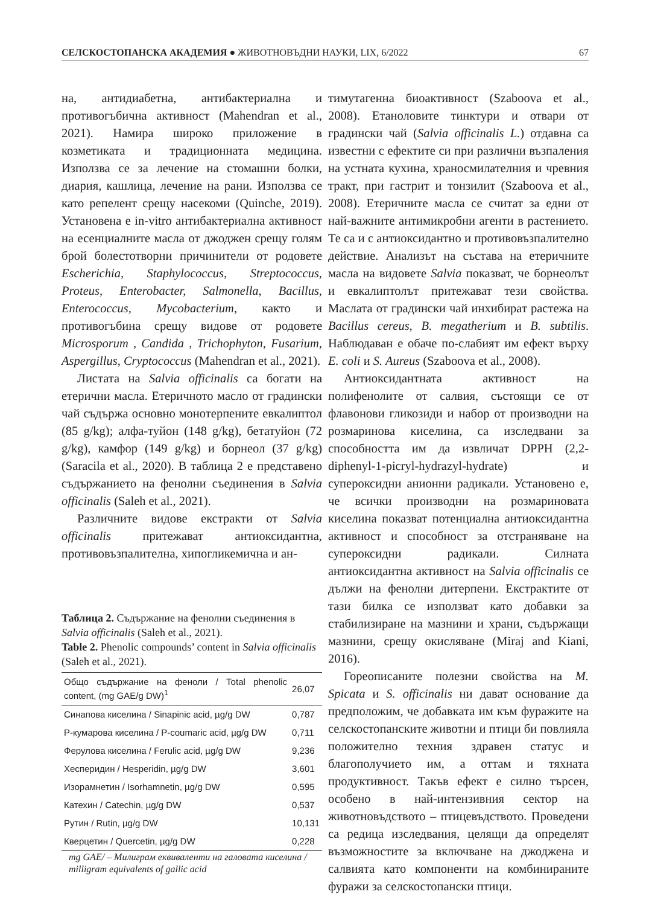СЕЛСКОСТОПАНСКА АКАДЕМИЯ ● ЖИВОТНОВЪДНИ НАУКИ, LIX, 6/2022 67
на, антидиабетна, антибактериална и противогъбична активност (Mahendran et al., 2021). Намира широко приложение в козметиката и традиционната медицина. Използва се за лечение на стомашни болки, диария, кашлица, лечение на рани. Използва се като репелент срещу насекоми (Quinche, 2019). Установена е in-vitro антибактериална активност на есенциалните масла от джоджен срещу голям брой болестотворни причинители от родовете Escherichia, Staphylococcus, Streptococcus, Proteus, Enterobacter, Salmonella, Bacillus, Enterococcus, Mycobacterium, както и противогъбина срещу видове от родовете Microsporum , Candida , Trichophyton, Fusarium, Aspergillus, Cryptococcus (Mahendran et al., 2021).
Листата на Salvia officinalis са богати на етерични масла. Етеричното масло от градински чай съдържа основно монотерпените евкалиптол (85 g/kg); алфа-туйон (148 g/kg), бетатуйон (72 g/kg), камфор (149 g/kg) и борнеол (37 g/kg) (Saracila et al., 2020). В таблица 2 е представено съдържанието на фенолни съединения в Salvia officinalis (Saleh et al., 2021).
Различните видове екстракти от Salvia officinalis притежават антиоксидантна, противовъзпалителна, хипогликемична и ан-
Таблица 2. Съдържание на фенолни съединения в Salvia officinalis (Saleh et al., 2021).
Table 2. Phenolic compounds’ content in Salvia officinalis (Saleh et al., 2021).
| Общо съдържание на феноли / Total phenolic content, (mg GAE/g DW)<sup>1</sup> | 26,07 |
| Синапова киселина / Sinapinic acid, µg/g DW | 0,787 |
| P-кумарова киселина / P-coumaric acid, µg/g DW | 0,711 |
| Ферулова киселина / Ferulic acid, µg/g DW | 9,236 |
| Хесперидин / Hesperidin, µg/g DW | 3,601 |
| Изорамнетин / Isorhamnetin, µg/g DW | 0,595 |
| Катехин / Catechin, µg/g DW | 0,537 |
| Рутин / Rutin, µg/g DW | 10,131 |
| Кверцетин / Quercetin, µg/g DW | 0,228 |
mg GAE/ – Милиграм еквиваленти на галовата киселина / milligram equivalents of gallic acid
тимутагенна биоактивност (Szaboova et al., 2008). Етаноловите тинктури и отвари от градински чай (Salvia officinalis L.) отдавна са известни с ефектите си при различни възпаления на устната кухина, храносмилателния и чревния тракт, при гастрит и тонзилит (Szaboova et al., 2008). Етеричните масла се считат за едни от най-важните антимикробни агенти в растението. Те са и с антиоксидантно и противовъзпалително действие. Анализът на състава на етеричните масла на видовете Salvia показват, че борнеолът и евкалиптолът притежават тези свойства. Маслата от градински чай инхибират растежа на Bacillus cereus, B. megatherium и B. subtilis. Наблюдаван е обаче по-слабият им ефект върху E. coli и S. Aureus (Szaboova et al., 2008).
Антиоксидантната активност на полифенолите от салвия, състоящи се от флавонови гликозиди и набор от производни на розмаринова киселина, са изследвани за способността им да извличат DPPH (2,2-diphenyl-1-picryl-hydrazyl-hydrate) и супероксидни анионни радикали. Установено е, че всички производни на розмариновата киселина показват потенциална антиоксидантна активност и способност за отстраняване на супероксидни радикали. Силната антиоксидантна активност на Salvia officinalis се дължи на фенолни дитерпени. Екстрактите от тази билка се използват като добавки за стабилизиране на мазнини и храни, съдържащи мазнини, срещу окисляване (Miraj and Kiani, 2016).
Гореописаните полезни свойства на M. Spicata и S. officinalis ни дават основание да предположим, че добавката им към фуражите на селскостопанските животни и птици би повлияла положително техния здравен статус и благополучието им, а оттам и тяхната продуктивност. Такъв ефект е силно търсен, особено в най-интензивния сектор на животновъдството – птицевъдството. Проведени са редица изследвания, целящи да определят възможностите за включване на джоджена и салвията като компоненти на комбинираните фуражи за селскостопански птици.